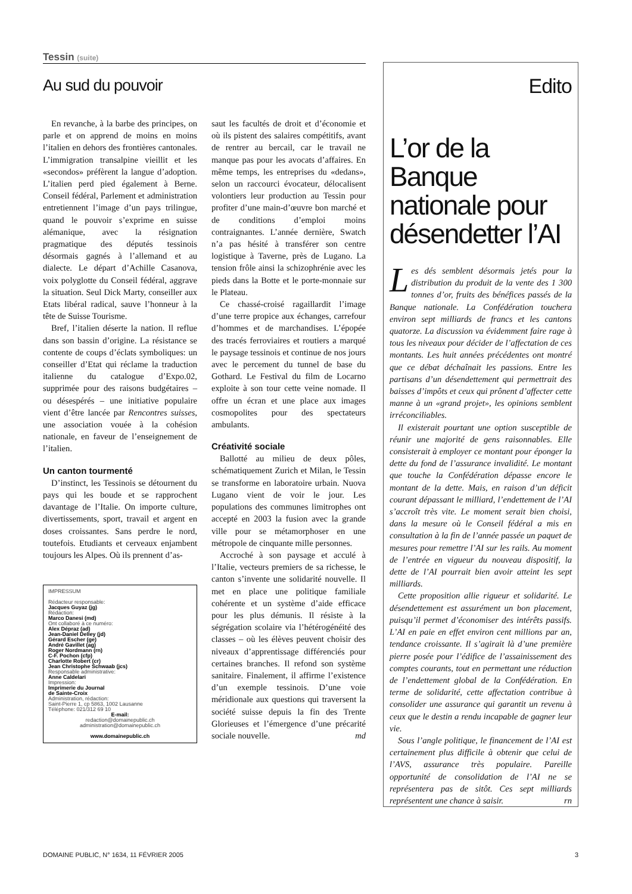Tessin (suite)
Au sud du pouvoir
En revanche, à la barbe des principes, on parle et on apprend de moins en moins l’italien en dehors des frontières cantonales. L’immigration transalpine vieillit et les «secondos» préfèrent la langue d’adoption. L’italien perd pied également à Berne. Conseil fédéral, Parlement et administration entretiennent l’image d’un pays trilingue, quand le pouvoir s’exprime en suisse alémanique, avec la résignation pragmatique des députés tessinois désormais gagnés à l’allemand et au dialecte. Le départ d’Achille Casanova, voix polyglotte du Conseil fédéral, aggrave la situation. Seul Dick Marty, conseiller aux Etats libéral radical, sauve l’honneur à la tête de Suisse Tourisme.
Bref, l’italien déserte la nation. Il reflue dans son bassin d’origine. La résistance se contente de coups d’éclats symboliques: un conseiller d’Etat qui réclame la traduction italienne du catalogue d’Expo.02, supprimée pour des raisons budgétaires – ou désespérés – une initiative populaire vient d’être lancée par Rencontres suisses, une association vouée à la cohésion nationale, en faveur de l’enseignement de l’italien.
Un canton tourmenté
D’instinct, les Tessinois se détournent du pays qui les boude et se rapprochent davantage de l’Italie. On importe culture, divertissements, sport, travail et argent en doses croissantes. Sans perdre le nord, toutefois. Etudiants et cerveaux enjambent toujours les Alpes. Où ils prennent d’as-
IMPRESSUM
Rédacteur responsable:
Jacques Guyaz (jg)
Rédaction:
Marco Danesi (md)
Ont collaboré à ce numéro:
Alex Dépraz (ad)
Jean-Daniel Delley (jd)
Gérard Escher (ge)
André Gavillet (ag)
Roger Nordmann (rn)
C-F. Pochon (cfp)
Charlotte Robert (cr)
Jean Christophe Schwaab (jcs)
Responsable administrative:
Anne Caldelari
Impression:
Imprimerie du Journal
de Sainte-Croix
Administration, rédaction:
Saint-Pierre 1, cp 5863, 1002 Lausanne
Téléphone: 021/312 69 10
E-mail:
redaction@domainepublic.ch
administration@domainepublic.ch
www.domainepublic.ch
saut les facultés de droit et d’économie et où ils pistent des salaires compétitifs, avant de rentrer au bercail, car le travail ne manque pas pour les avocats d’affaires. En même temps, les entreprises du «dedans», selon un raccourci évocateur, délocalisent volontiers leur production au Tessin pour profiter d’une main-d’œuvre bon marché et de conditions d’emploi moins contraignantes. L’année dernière, Swatch n’a pas hésité à transférer son centre logistique à Taverne, près de Lugano. La tension frôle ainsi la schizophrénie avec les pieds dans la Botte et le porte-monnaie sur le Plateau.
Ce chassé-croisé ragaillardit l’image d’une terre propice aux échanges, carrefour d’hommes et de marchandises. L’épopée des tracés ferroviaires et routiers a marqué le paysage tessinois et continue de nos jours avec le percement du tunnel de base du Gothard. Le Festival du film de Locarno exploite à son tour cette veine nomade. Il offre un écran et une place aux images cosmopolites pour des spectateurs ambulants.
Créativité sociale
Ballotté au milieu de deux pôles, schématiquement Zurich et Milan, le Tessin se transforme en laboratoire urbain. Nuova Lugano vient de voir le jour. Les populations des communes limitrophes ont accepté en 2003 la fusion avec la grande ville pour se métamorphoser en une métropole de cinquante mille personnes.
Accroché à son paysage et acculé à l’Italie, vecteurs premiers de sa richesse, le canton s’invente une solidarité nouvelle. Il met en place une politique familiale cohérente et un système d’aide efficace pour les plus démunis. Il résiste à la ségrégation scolaire via l’hétérogénéité des classes – où les élèves peuvent choisir des niveaux d’apprentissage différenciés pour certaines branches. Il refond son système sanitaire. Finalement, il affirme l’existence d’un exemple tessinois. D’une voie méridionale aux questions qui traversent la société suisse depuis la fin des Trente Glorieuses et l’émergence d’une précarité sociale nouvelle. md
Edito
L’or de la Banque nationale pour désendetter l’AI
Les dés semblent désormais jetés pour la distribution du produit de la vente des 1 300 tonnes d’or, fruits des bénéfices passés de la Banque nationale. La Confédération touchera environ sept milliards de francs et les cantons quatorze. La discussion va évidemment faire rage à tous les niveaux pour décider de l’affectation de ces montants. Les huit années précédentes ont montré que ce débat déchaînait les passions. Entre les partisans d’un désendettement qui permettrait des baisses d’impôts et ceux qui prônent d’affecter cette manne à un «grand projet», les opinions semblent irréconciliables.
Il existerait pourtant une option susceptible de réunir une majorité de gens raisonnables. Elle consisterait à employer ce montant pour éponger la dette du fond de l’assurance invalidité. Le montant que touche la Confédération dépasse encore le montant de la dette. Mais, en raison d’un déficit courant dépassant le milliard, l’endettement de l’AI s’accroît très vite. Le moment serait bien choisi, dans la mesure où le Conseil fédéral a mis en consultation à la fin de l’année passée un paquet de mesures pour remettre l’AI sur les rails. Au moment de l’entrée en vigueur du nouveau dispositif, la dette de l’AI pourrait bien avoir atteint les sept milliards.
Cette proposition allie rigueur et solidarité. Le désendettement est assurément un bon placement, puisqu’il permet d’économiser des intérêts passifs. L’AI en paie en effet environ cent millions par an, tendance croissante. Il s’agirait là d’une première pierre posée pour l’édifice de l’assainissement des comptes courants, tout en permettant une réduction de l’endettement global de la Confédération. En terme de solidarité, cette affectation contribue à consolider une assurance qui garantit un revenu à ceux que le destin a rendu incapable de gagner leur vie.
Sous l’angle politique, le financement de l’AI est certainement plus difficile à obtenir que celui de l’AVS, assurance très populaire. Pareille opportunité de consolidation de l’AI ne se représentera pas de sitôt. Ces sept milliards représentent une chance à saisir. rn
DOMAINE PUBLIC, N° 1634, 11 FÉVRIER 2005 3